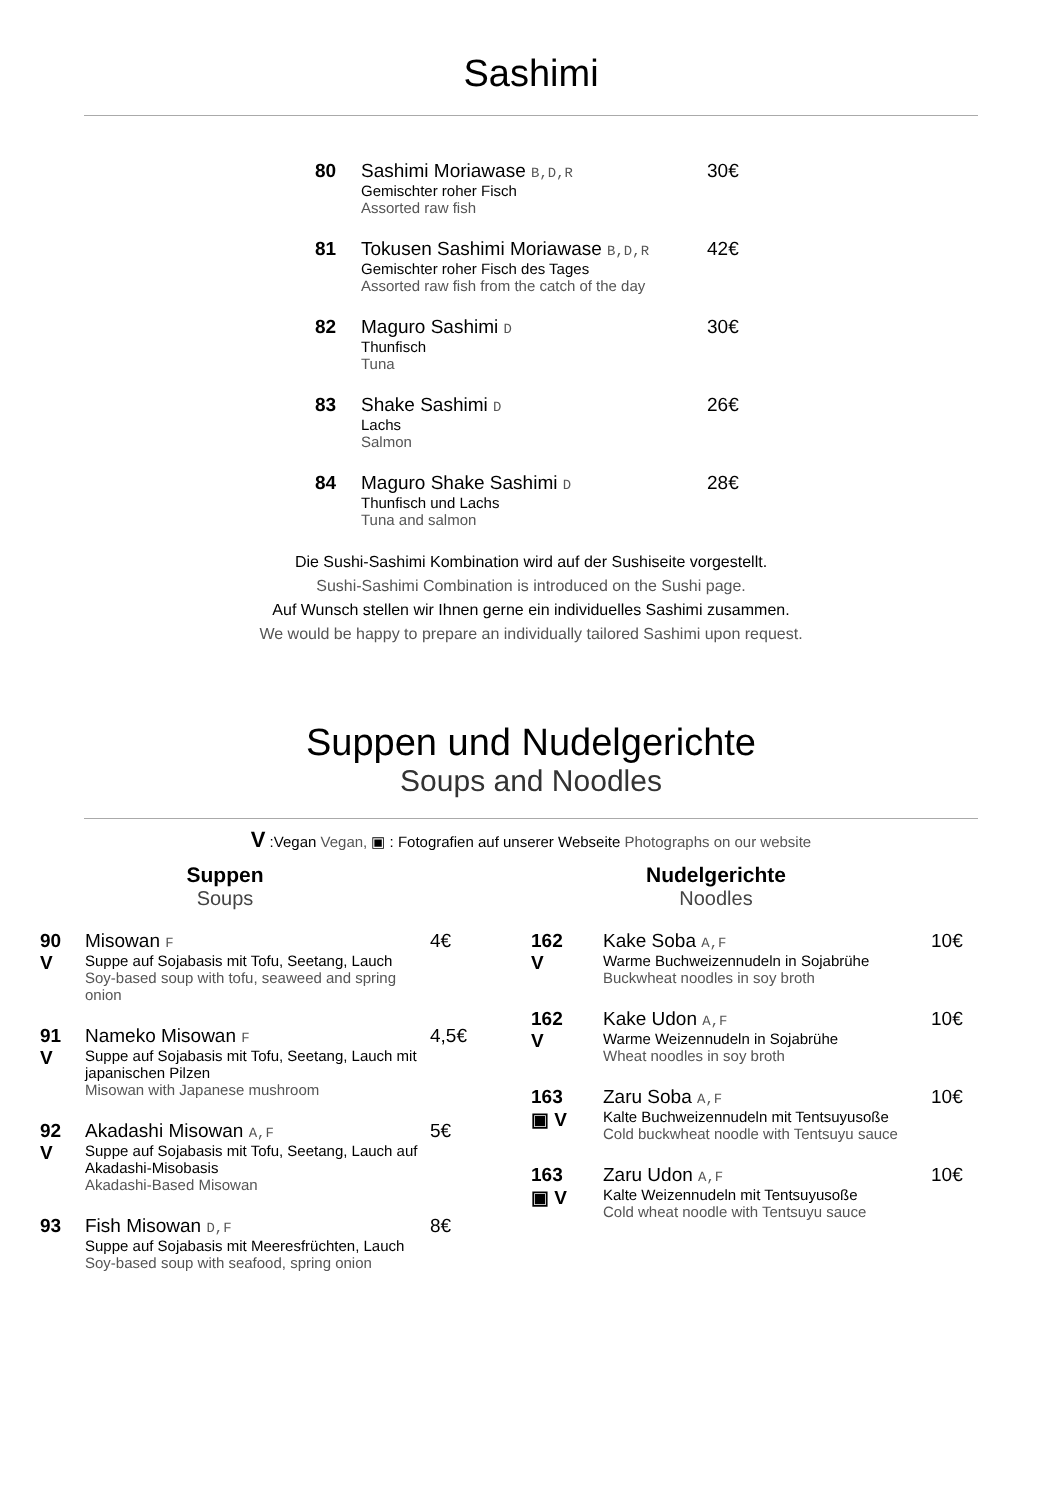Sashimi
80 Sashimi Moriawase B,D,R
Gemischter roher Fisch
Assorted raw fish
30€
81 Tokusen Sashimi Moriawase B,D,R
Gemischter roher Fisch des Tages
Assorted raw fish from the catch of the day
42€
82 Maguro Sashimi D
Thunfisch
Tuna
30€
83 Shake Sashimi D
Lachs
Salmon
26€
84 Maguro Shake Sashimi D
Thunfisch und Lachs
Tuna and salmon
28€
Die Sushi-Sashimi Kombination wird auf der Sushiseite vorgestellt.
Sushi-Sashimi Combination is introduced on the Sushi page.
Auf Wunsch stellen wir Ihnen gerne ein individuelles Sashimi zusammen.
We would be happy to prepare an individually tailored Sashimi upon request.
Suppen und Nudelgerichte
Soups and Noodles
V :Vegan Vegan, ▣ : Fotografien auf unserer Webseite Photographs on our website
Suppen
Soups
90
V
Misowan F
Suppe auf Sojabasis mit Tofu, Seetang, Lauch
Soy-based soup with tofu, seaweed and spring onion
4€
91
V
Nameko Misowan F
Suppe auf Sojabasis mit Tofu, Seetang, Lauch mit japanischen Pilzen
Misowan with Japanese mushroom
4,5€
92
V
Akadashi Misowan A,F
Suppe auf Sojabasis mit Tofu, Seetang, Lauch auf Akadashi-Misobasis
Akadashi-Based Misowan
5€
93 Fish Misowan D,F
Suppe auf Sojabasis mit Meeresfrüchten, Lauch
Soy-based soup with seafood, spring onion
8€
Nudelgerichte
Noodles
162
V
Kake Soba A,F
Warme Buchweizennudeln in Sojabrühe
Buckwheat noodles in soy broth
10€
162
V
Kake Udon A,F
Warme Weizennudeln in Sojabrühe
Wheat noodles in soy broth
10€
163
▣ V
Zaru Soba A,F
Kalte Buchweizennudeln mit Tentsuyusoße
Cold buckwheat noodle with Tentsuyu sauce
10€
163
▣ V
Zaru Udon A,F
Kalte Weizennudeln mit Tentsuyusoße
Cold wheat noodle with Tentsuyu sauce
10€